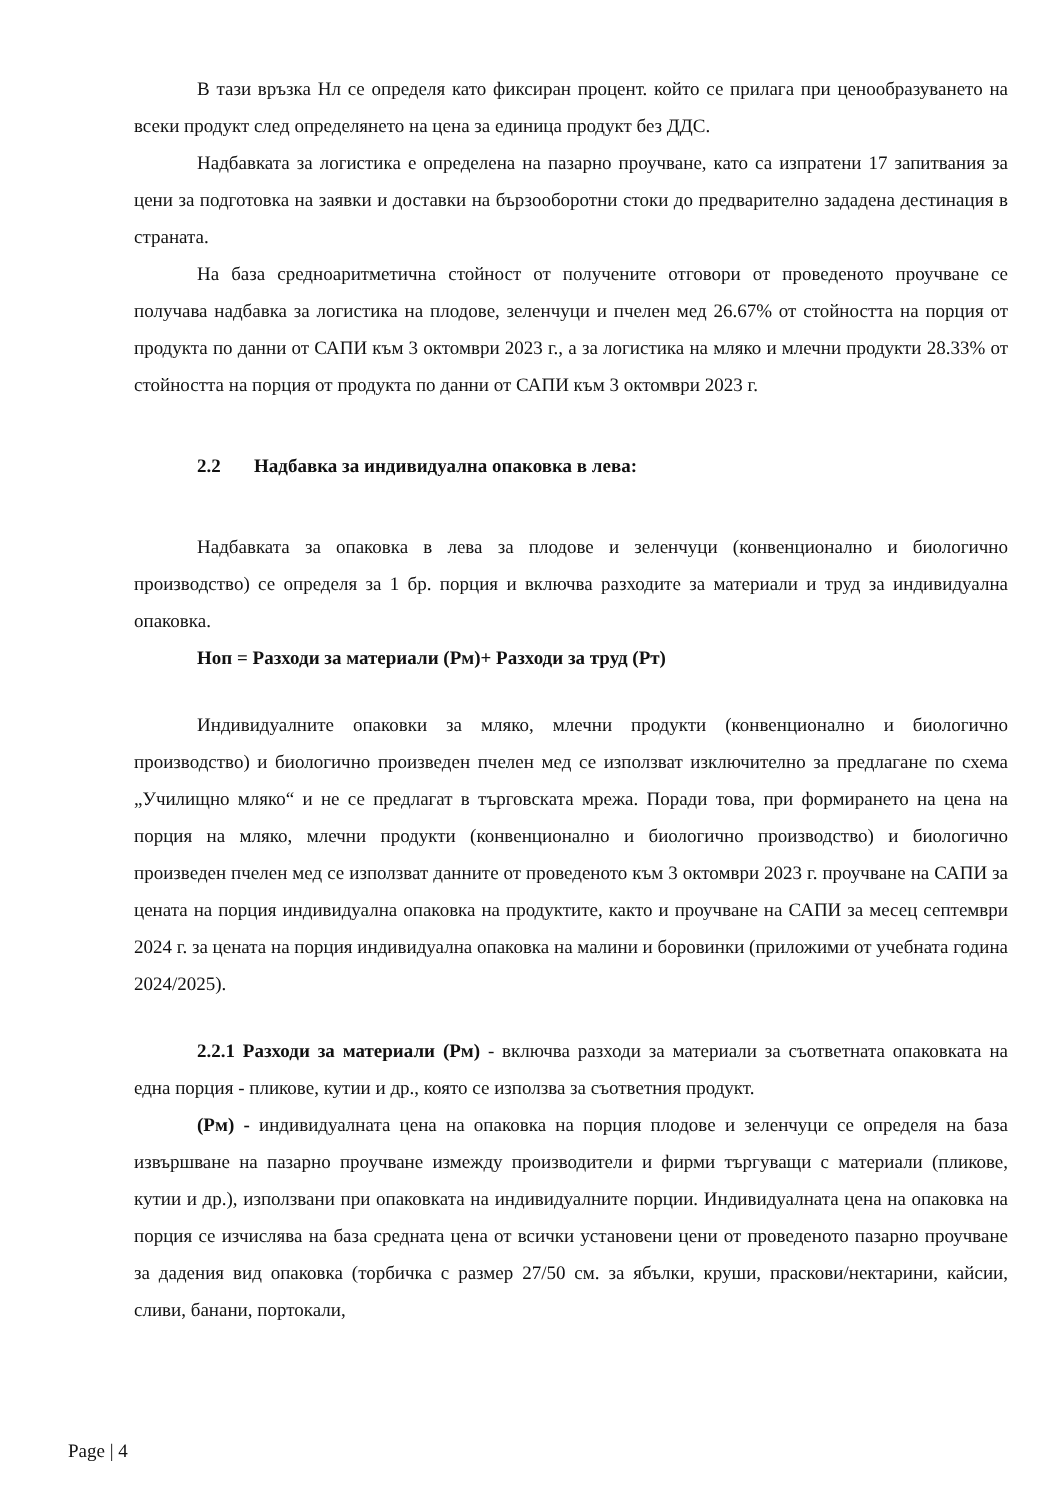В тази връзка Нл се определя като фиксиран процент. който се прилага при ценообразуването на всеки продукт след определянето на цена за единица продукт без ДДС.
Надбавката за логистика е определена на пазарно проучване, като са изпратени 17 запитвания за цени за подготовка на заявки и доставки на бързооборотни стоки до предварително зададена дестинация в страната.
На база средноаритметична стойност от получените отговори от проведеното проучване се получава надбавка за логистика на плодове, зеленчуци и пчелен мед 26.67% от стойността на порция от продукта по данни от САПИ към 3 октомври 2023 г., а за логистика на мляко и млечни продукти 28.33% от стойността на порция от продукта по данни от САПИ към 3 октомври 2023 г.
2.2 Надбавка за индивидуална опаковка в лева:
Надбавката за опаковка в лева за плодове и зеленчуци (конвенционално и биологично производство) се определя за 1 бр. порция и включва разходите за материали и труд за индивидуална опаковка.
Ноп = Разходи за материали (Рм)+ Разходи за труд (Рт)
Индивидуалните опаковки за мляко, млечни продукти (конвенционално и биологично производство) и биологично произведен пчелен мед се използват изключително за предлагане по схема „Училищно мляко“ и не се предлагат в търговската мрежа. Поради това, при формирането на цена на порция на мляко, млечни продукти (конвенционално и биологично производство) и биологично произведен пчелен мед се използват данните от проведеното към 3 октомври 2023 г. проучване на САПИ за цената на порция индивидуална опаковка на продуктите, както и проучване на САПИ за месец септември 2024 г. за цената на порция индивидуална опаковка на малини и боровинки (приложими от учебната година 2024/2025).
2.2.1 Разходи за материали (Рм) - включва разходи за материали за съответната опаковката на една порция - пликове, кутии и др., която се използва за съответния продукт.
(Рм) - индивидуалната цена на опаковка на порция плодове и зеленчуци се определя на база извършване на пазарно проучване измежду производители и фирми търгуващи с материали (пликове, кутии и др.), използвани при опаковката на индивидуалните порции. Индивидуалната цена на опаковка на порция се изчислява на база средната цена от всички установени цени от проведеното пазарно проучване за дадения вид опаковка (торбичка с размер 27/50 см. за ябълки, круши, праскови/нектарини, кайсии, сливи, банани, портокали,
Page | 4